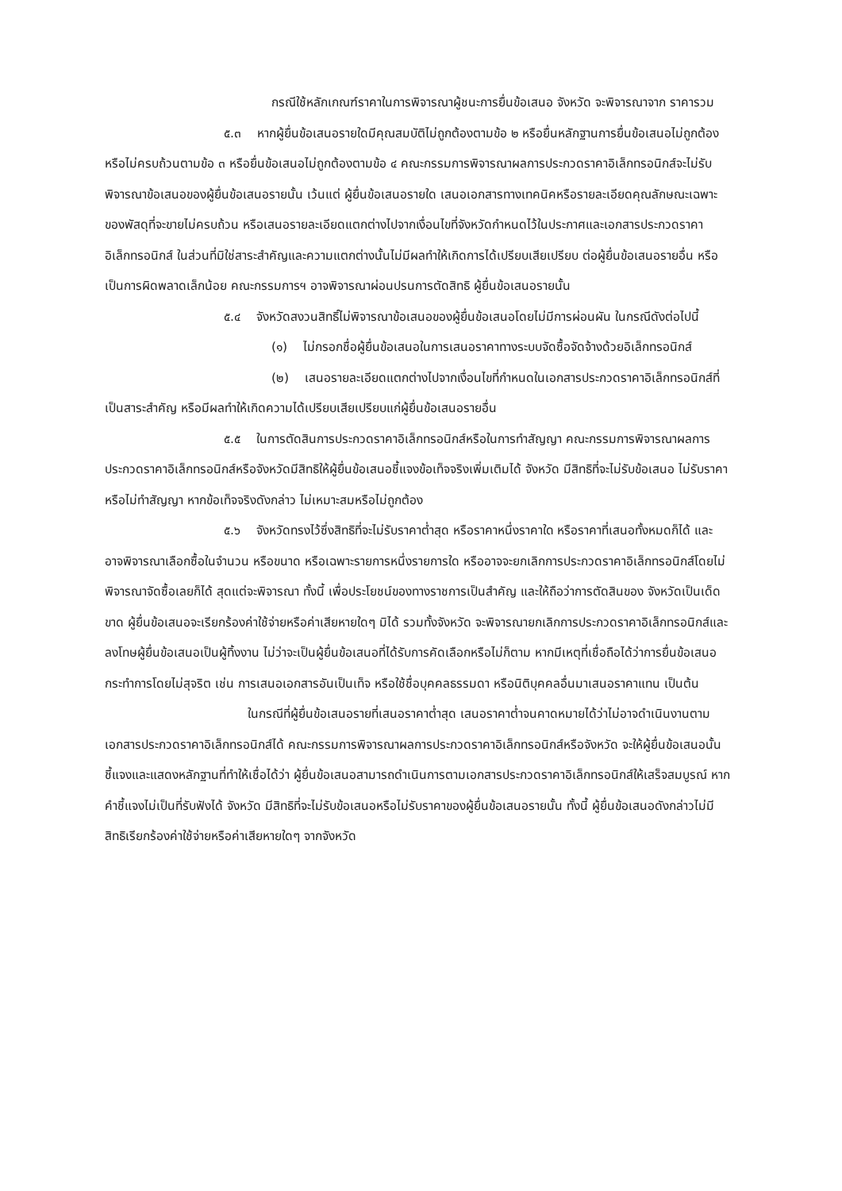กรณีใช้หลักเกณฑ์ราคาในการพิจารณาผู้ชนะการยื่นข้อเสนอ จังหวัด จะพิจารณาจาก ราคารวม
๕.๓ หากผู้ยื่นข้อเสนอรายใดมีคุณสมบัติไม่ถูกต้องตามข้อ ๒ หรือยื่นหลักฐานการยื่นข้อเสนอไม่ถูกต้อง หรือไม่ครบถ้วนตามข้อ ๓ หรือยื่นข้อเสนอไม่ถูกต้องตามข้อ ๔ คณะกรรมการพิจารณาผลการประกวดราคาอิเล็กทรอนิกส์จะไม่รับพิจารณาข้อเสนอของผู้ยื่นข้อเสนอรายนั้น เว้นแต่ ผู้ยื่นข้อเสนอรายใด เสนอเอกสารทางเทคนิคหรือรายละเอียดคุณลักษณะเฉพาะของพัสดุที่จะขายไม่ครบถ้วน หรือเสนอรายละเอียดแตกต่างไปจากเงื่อนไขที่จังหวัดกำหนดไว้ในประกาศและเอกสารประกวดราคาอิเล็กทรอนิกส์ ในส่วนที่มิใช่สาระสำคัญและความแตกต่างนั้นไม่มีผลทำให้เกิดการได้เปรียบเสียเปรียบ ต่อผู้ยื่นข้อเสนอรายอื่น หรือเป็นการผิดพลาดเล็กน้อย คณะกรรมการฯ อาจพิจารณาผ่อนปรนการตัดสิทธิ ผู้ยื่นข้อเสนอรายนั้น
๕.๔ จังหวัดสงวนสิทธิ์ไม่พิจารณาข้อเสนอของผู้ยื่นข้อเสนอโดยไม่มีการผ่อนผัน ในกรณีดังต่อไปนี้
(๑) ไม่กรอกชื่อผู้ยื่นข้อเสนอในการเสนอราคาทางระบบจัดซื้อจัดจ้างด้วยอิเล็กทรอนิกส์
(๒) เสนอรายละเอียดแตกต่างไปจากเงื่อนไขที่กำหนดในเอกสารประกวดราคาอิเล็กทรอนิกส์ที่เป็นสาระสำคัญ หรือมีผลทำให้เกิดความได้เปรียบเสียเปรียบแก่ผู้ยื่นข้อเสนอรายอื่น
๕.๕ ในการตัดสินการประกวดราคาอิเล็กทรอนิกส์หรือในการทำสัญญา คณะกรรมการพิจารณาผลการประกวดราคาอิเล็กทรอนิกส์หรือจังหวัดมีสิทธิให้ผู้ยื่นข้อเสนอชี้แจงข้อเท็จจริงเพิ่มเติมได้ จังหวัด มีสิทธิที่จะไม่รับข้อเสนอ ไม่รับราคา หรือไม่ทำสัญญา หากข้อเท็จจริงดังกล่าว ไม่เหมาะสมหรือไม่ถูกต้อง
๕.๖ จังหวัดทรงไว้ซึ่งสิทธิที่จะไม่รับราคาต่ำสุด หรือราคาหนึ่งราคาใด หรือราคาที่เสนอทั้งหมดก็ได้ และอาจพิจารณาเลือกซื้อในจำนวน หรือขนาด หรือเฉพาะรายการหนึ่งรายการใด หรืออาจจะยกเลิกการประกวดราคาอิเล็กทรอนิกส์โดยไม่พิจารณาจัดซื้อเลยก็ได้ สุดแต่จะพิจารณา ทั้งนี้ เพื่อประโยชน์ของทางราชการเป็นสำคัญ และให้ถือว่าการตัดสินของ จังหวัดเป็นเด็ดขาด ผู้ยื่นข้อเสนอจะเรียกร้องค่าใช้จ่ายหรือค่าเสียหายใดๆ มิได้ รวมทั้งจังหวัด จะพิจารณายกเลิกการประกวดราคาอิเล็กทรอนิกส์และลงโทษผู้ยื่นข้อเสนอเป็นผู้ทิ้งงาน ไม่ว่าจะเป็นผู้ยื่นข้อเสนอที่ได้รับการคัดเลือกหรือไม่ก็ตาม หากมีเหตุที่เชื่อถือได้ว่าการยื่นข้อเสนอกระทำการโดยไม่สุจริต เช่น การเสนอเอกสารอันเป็นเท็จ หรือใช้ชื่อบุคคลธรรมดา หรือนิติบุคคลอื่นมาเสนอราคาแทน เป็นต้น
ในกรณีที่ผู้ยื่นข้อเสนอรายที่เสนอราคาต่ำสุด เสนอราคาต่ำจนคาดหมายได้ว่าไม่อาจดำเนินงานตามเอกสารประกวดราคาอิเล็กทรอนิกส์ได้ คณะกรรมการพิจารณาผลการประกวดราคาอิเล็กทรอนิกส์หรือจังหวัด จะให้ผู้ยื่นข้อเสนอนั้นชี้แจงและแสดงหลักฐานที่ทำให้เชื่อได้ว่า ผู้ยื่นข้อเสนอสามารถดำเนินการตามเอกสารประกวดราคาอิเล็กทรอนิกส์ให้เสร็จสมบูรณ์ หากคำชี้แจงไม่เป็นที่รับฟังได้ จังหวัด มีสิทธิที่จะไม่รับข้อเสนอหรือไม่รับราคาของผู้ยื่นข้อเสนอรายนั้น ทั้งนี้ ผู้ยื่นข้อเสนอดังกล่าวไม่มีสิทธิเรียกร้องค่าใช้จ่ายหรือค่าเสียหายใดๆ จากจังหวัด